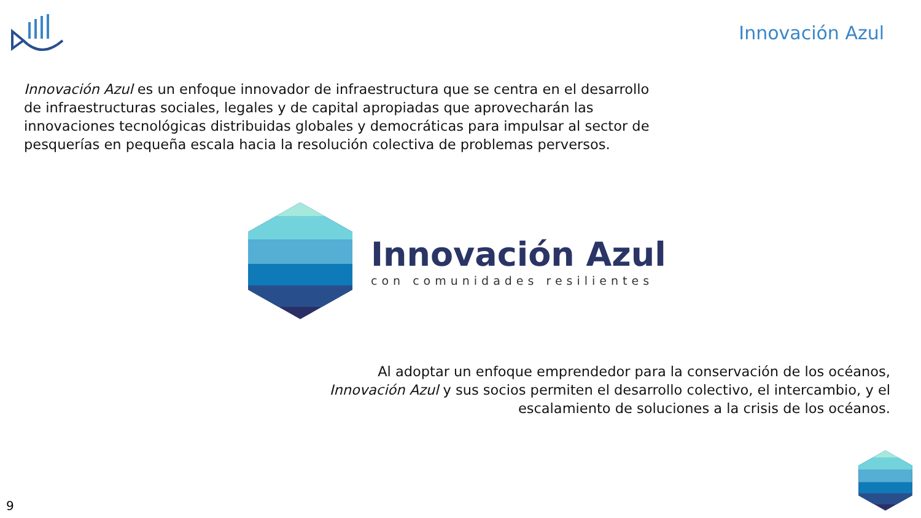Innovación Azul
Innovación Azul es un enfoque innovador de infraestructura que se centra en el desarrollo de infraestructuras sociales, legales y de capital apropiadas que aprovecharán las innovaciones tecnológicas distribuidas globales y democráticas para impulsar al sector de pesquerías en pequeña escala hacia la resolución colectiva de problemas perversos.
Innovación Azul
con comunidades resilientes
Al adoptar un enfoque emprendedor para la conservación de los océanos, Innovación Azul y sus socios permiten el desarrollo colectivo, el intercambio, y el escalamiento de soluciones a la crisis de los océanos.
9